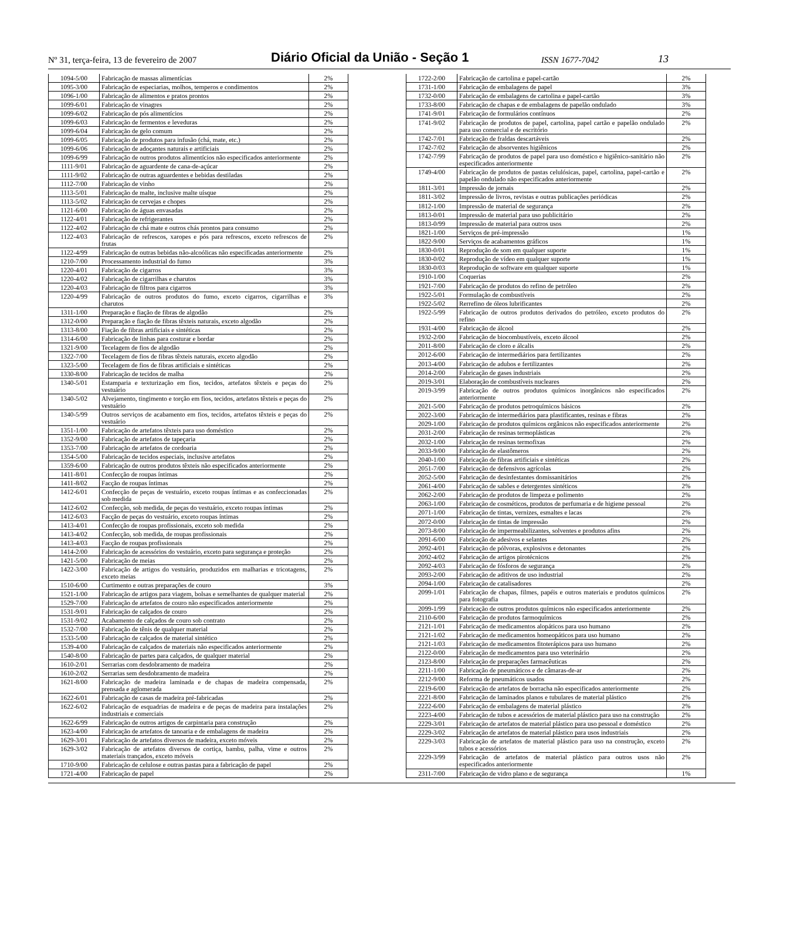Nº 31, terça-feira, 13 de fevereiro de 2007
Diário Oficial da União - Seção 1
ISSN 1677-7042
13
| 1094-5/00 | Fabricação de massas alimentícias | 2% |
| 1095-3/00 | Fabricação de especiarias, molhos, temperos e condimentos | 2% |
| 1096-1/00 | Fabricação de alimentos e pratos prontos | 2% |
| 1099-6/01 | Fabricação de vinagres | 2% |
| 1099-6/02 | Fabricação de pós alimentícios | 2% |
| 1099-6/03 | Fabricação de fermentos e leveduras | 2% |
| 1099-6/04 | Fabricação de gelo comum | 2% |
| 1099-6/05 | Fabricação de produtos para infusão (chá, mate, etc.) | 2% |
| 1099-6/06 | Fabricação de adoçantes naturais e artificiais | 2% |
| 1099-6/99 | Fabricação de outros produtos alimentícios não especificados anteriormente | 2% |
| 1111-9/01 | Fabricação de aguardente de cana-de-açúcar | 2% |
| 1111-9/02 | Fabricação de outras aguardentes e bebidas destiladas | 2% |
| 1112-7/00 | Fabricação de vinho | 2% |
| 1113-5/01 | Fabricação de malte, inclusive malte uísque | 2% |
| 1113-5/02 | Fabricação de cervejas e chopes | 2% |
| 1121-6/00 | Fabricação de águas envasadas | 2% |
| 1122-4/01 | Fabricação de refrigerantes | 2% |
| 1122-4/02 | Fabricação de chá mate e outros chás prontos para consumo | 2% |
| 1122-4/03 | Fabricação de refrescos, xaropes e pós para refrescos, exceto refrescos de frutas | 2% |
| 1122-4/99 | Fabricação de outras bebidas não-alcoólicas não especificadas anteriormente | 2% |
| 1210-7/00 | Processamento industrial do fumo | 3% |
| 1220-4/01 | Fabricação de cigarros | 3% |
| 1220-4/02 | Fabricação de cigarrilhas e charutos | 3% |
| 1220-4/03 | Fabricação de filtros para cigarros | 3% |
| 1220-4/99 | Fabricação de outros produtos do fumo, exceto cigarros, cigarrilhas e charutos | 3% |
| 1311-1/00 | Preparação e fiação de fibras de algodão | 2% |
| 1312-0/00 | Preparação e fiação de fibras têxteis naturais, exceto algodão | 2% |
| 1313-8/00 | Fiação de fibras artificiais e sintéticas | 2% |
| 1314-6/00 | Fabricação de linhas para costurar e bordar | 2% |
| 1321-9/00 | Tecelagem de fios de algodão | 2% |
| 1322-7/00 | Tecelagem de fios de fibras têxteis naturais, exceto algodão | 2% |
| 1323-5/00 | Tecelagem de fios de fibras artificiais e sintéticas | 2% |
| 1330-8/00 | Fabricação de tecidos de malha | 2% |
| 1340-5/01 | Estamparia e texturização em fios, tecidos, artefatos têxteis e peças do vestuário | 2% |
| 1340-5/02 | Alvejamento, tingimento e torção em fios, tecidos, artefatos têxteis e peças do vestuário | 2% |
| 1340-5/99 | Outros serviços de acabamento em fios, tecidos, artefatos têxteis e peças do vestuário | 2% |
| 1351-1/00 | Fabricação de artefatos têxteis para uso doméstico | 2% |
| 1352-9/00 | Fabricação de artefatos de tapeçaria | 2% |
| 1353-7/00 | Fabricação de artefatos de cordoaria | 2% |
| 1354-5/00 | Fabricação de tecidos especiais, inclusive artefatos | 2% |
| 1359-6/00 | Fabricação de outros produtos têxteis não especificados anteriormente | 2% |
| 1411-8/01 | Confecção de roupas íntimas | 2% |
| 1411-8/02 | Facção de roupas íntimas | 2% |
| 1412-6/01 | Confecção de peças de vestuário, exceto roupas íntimas e as confeccionadas sob medida | 2% |
| 1412-6/02 | Confecção, sob medida, de peças do vestuário, exceto roupas íntimas | 2% |
| 1412-6/03 | Facção de peças do vestuário, exceto roupas íntimas | 2% |
| 1413-4/01 | Confecção de roupas profissionais, exceto sob medida | 2% |
| 1413-4/02 | Confecção, sob medida, de roupas profissionais | 2% |
| 1413-4/03 | Facção de roupas profissionais | 2% |
| 1414-2/00 | Fabricação de acessórios do vestuário, exceto para segurança e proteção | 2% |
| 1421-5/00 | Fabricação de meias | 2% |
| 1422-3/00 | Fabricação de artigos do vestuário, produzidos em malharias e tricotagens, exceto meias | 2% |
| 1510-6/00 | Curtimento e outras preparações de couro | 3% |
| 1521-1/00 | Fabricação de artigos para viagem, bolsas e semelhantes de qualquer material | 2% |
| 1529-7/00 | Fabricação de artefatos de couro não especificados anteriormente | 2% |
| 1531-9/01 | Fabricação de calçados de couro | 2% |
| 1531-9/02 | Acabamento de calçados de couro sob contrato | 2% |
| 1532-7/00 | Fabricação de tênis de qualquer material | 2% |
| 1533-5/00 | Fabricação de calçados de material sintético | 2% |
| 1539-4/00 | Fabricação de calçados de materiais não especificados anteriormente | 2% |
| 1540-8/00 | Fabricação de partes para calçados, de qualquer material | 2% |
| 1610-2/01 | Serrarias com desdobramento de madeira | 2% |
| 1610-2/02 | Serrarias sem desdobramento de madeira | 2% |
| 1621-8/00 | Fabricação de madeira laminada e de chapas de madeira compensada, prensada e aglomerada | 2% |
| 1622-6/01 | Fabricação de casas de madeira pré-fabricadas | 2% |
| 1622-6/02 | Fabricação de esquadrias de madeira e de peças de madeira para instalações industriais e comerciais | 2% |
| 1622-6/99 | Fabricação de outros artigos de carpintaria para construção | 2% |
| 1623-4/00 | Fabricação de artefatos de tanoaria e de embalagens de madeira | 2% |
| 1629-3/01 | Fabricação de artefatos diversos de madeira, exceto móveis | 2% |
| 1629-3/02 | Fabricação de artefatos diversos de cortiça, bambu, palha, vime e outros materiais trançados, exceto móveis | 2% |
| 1710-9/00 | Fabricação de celulose e outras pastas para a fabricação de papel | 2% |
| 1721-4/00 | Fabricação de papel | 2% |
| 1722-2/00 | Fabricação de cartolina e papel-cartão | 2% |
| 1731-1/00 | Fabricação de embalagens de papel | 3% |
| 1732-0/00 | Fabricação de embalagens de cartolina e papel-cartão | 3% |
| 1733-8/00 | Fabricação de chapas e de embalagens de papelão ondulado | 3% |
| 1741-9/01 | Fabricação de formulários contínuos | 2% |
| 1741-9/02 | Fabricação de produtos de papel, cartolina, papel cartão e papelão ondulado para uso comercial e de escritório | 2% |
| 1742-7/01 | Fabricação de fraldas descartáveis | 2% |
| 1742-7/02 | Fabricação de absorventes higiênicos | 2% |
| 1742-7/99 | Fabricação de produtos de papel para uso doméstico e higiênico-sanitário não especificados anteriormente | 2% |
| 1749-4/00 | Fabricação de produtos de pastas celulósicas, papel, cartolina, papel-cartão e papelão ondulado não especificados anteriormente | 2% |
| 1811-3/01 | Impressão de jornais | 2% |
| 1811-3/02 | Impressão de livros, revistas e outras publicações periódicas | 2% |
| 1812-1/00 | Impressão de material de segurança | 2% |
| 1813-0/01 | Impressão de material para uso publicitário | 2% |
| 1813-0/99 | Impressão de material para outros usos | 2% |
| 1821-1/00 | Serviços de pré-impressão | 1% |
| 1822-9/00 | Serviços de acabamentos gráficos | 1% |
| 1830-0/01 | Reprodução de som em qualquer suporte | 1% |
| 1830-0/02 | Reprodução de vídeo em qualquer suporte | 1% |
| 1830-0/03 | Reprodução de software em qualquer suporte | 1% |
| 1910-1/00 | Coquerias | 2% |
| 1921-7/00 | Fabricação de produtos do refino de petróleo | 2% |
| 1922-5/01 | Formulação de combustíveis | 2% |
| 1922-5/02 | Rerrefino de óleos lubrificantes | 2% |
| 1922-5/99 | Fabricação de outros produtos derivados do petróleo, exceto produtos do refino | 2% |
| 1931-4/00 | Fabricação de álcool | 2% |
| 1932-2/00 | Fabricação de biocombustíveis, exceto álcool | 2% |
| 2011-8/00 | Fabricação de cloro e álcalis | 2% |
| 2012-6/00 | Fabricação de intermediários para fertilizantes | 2% |
| 2013-4/00 | Fabricação de adubos e fertilizantes | 2% |
| 2014-2/00 | Fabricação de gases industriais | 2% |
| 2019-3/01 | Elaboração de combustíveis nucleares | 2% |
| 2019-3/99 | Fabricação de outros produtos químicos inorgânicos não especificados anteriormente | 2% |
| 2021-5/00 | Fabricação de produtos petroquímicos básicos | 2% |
| 2022-3/00 | Fabricação de intermediários para plastificantes, resinas e fibras | 2% |
| 2029-1/00 | Fabricação de produtos químicos orgânicos não especificados anteriormente | 2% |
| 2031-2/00 | Fabricação de resinas termoplásticas | 2% |
| 2032-1/00 | Fabricação de resinas termofixas | 2% |
| 2033-9/00 | Fabricação de elastômeros | 2% |
| 2040-1/00 | Fabricação de fibras artificiais e sintéticas | 2% |
| 2051-7/00 | Fabricação de defensivos agrícolas | 2% |
| 2052-5/00 | Fabricação de desinfestantes domissanitários | 2% |
| 2061-4/00 | Fabricação de sabões e detergentes sintéticos | 2% |
| 2062-2/00 | Fabricação de produtos de limpeza e polimento | 2% |
| 2063-1/00 | Fabricação de cosméticos, produtos de perfumaria e de higiene pessoal | 2% |
| 2071-1/00 | Fabricação de tintas, vernizes, esmaltes e lacas | 2% |
| 2072-0/00 | Fabricação de tintas de impressão | 2% |
| 2073-8/00 | Fabricação de impermeabilizantes, solventes e produtos afins | 2% |
| 2091-6/00 | Fabricação de adesivos e selantes | 2% |
| 2092-4/01 | Fabricação de pólvoras, explosivos e detonantes | 2% |
| 2092-4/02 | Fabricação de artigos pirotécnicos | 2% |
| 2092-4/03 | Fabricação de fósforos de segurança | 2% |
| 2093-2/00 | Fabricação de aditivos de uso industrial | 2% |
| 2094-1/00 | Fabricação de catalisadores | 2% |
| 2099-1/01 | Fabricação de chapas, filmes, papéis e outros materiais e produtos químicos para fotografia | 2% |
| 2099-1/99 | Fabricação de outros produtos químicos não especificados anteriormente | 2% |
| 2110-6/00 | Fabricação de produtos farmoquímicos | 2% |
| 2121-1/01 | Fabricação de medicamentos alopáticos para uso humano | 2% |
| 2121-1/02 | Fabricação de medicamentos homeopáticos para uso humano | 2% |
| 2121-1/03 | Fabricação de medicamentos fitoterápicos para uso humano | 2% |
| 2122-0/00 | Fabricação de medicamentos para uso veterinário | 2% |
| 2123-8/00 | Fabricação de preparações farmacêuticas | 2% |
| 2211-1/00 | Fabricação de pneumáticos e de câmaras-de-ar | 2% |
| 2212-9/00 | Reforma de pneumáticos usados | 2% |
| 2219-6/00 | Fabricação de artefatos de borracha não especificados anteriormente | 2% |
| 2221-8/00 | Fabricação de laminados planos e tubulares de material plástico | 2% |
| 2222-6/00 | Fabricação de embalagens de material plástico | 2% |
| 2223-4/00 | Fabricação de tubos e acessórios de material plástico para uso na construção | 2% |
| 2229-3/01 | Fabricação de artefatos de material plástico para uso pessoal e doméstico | 2% |
| 2229-3/02 | Fabricação de artefatos de material plástico para usos industriais | 2% |
| 2229-3/03 | Fabricação de artefatos de material plástico para uso na construção, exceto tubos e acessórios | 2% |
| 2229-3/99 | Fabricação de artefatos de material plástico para outros usos não especificados anteriormente | 2% |
| 2311-7/00 | Fabricação de vidro plano e de segurança | 1% |